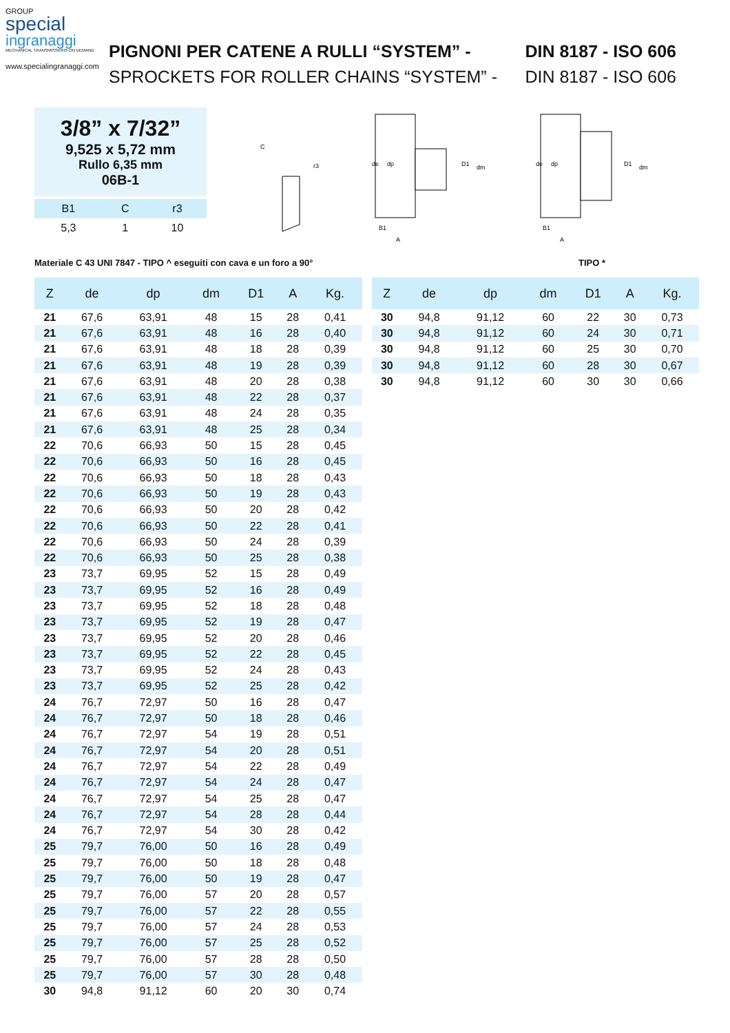GROUP
special
ingranaggi
MECHANICAL TRANSMISSIONS ON DEMAND
www.specialingranaggi.com
PIGNONI PER CATENE A RULLI “SYSTEM” - DIN 8187 - ISO 606
SPROCKETS FOR ROLLER CHAINS “SYSTEM” - DIN 8187 - ISO 606
3/8” x 7/32”
9,525 x 5,72 mm
Rullo 6,35 mm
06B-1
| B1 | C | r3 |
| 5,3 | 1 | 10 |
C
r3
de
dp
D1
dm
B1
A
de
dp
D1
dm
B1
A
Materiale C 43 UNI 7847 - TIPO ^ eseguiti con cava e un foro a 90° TIPO *
| Z | de | dp | dm | D1 | A | Kg. |
| --- | --- | --- | --- | --- | --- | --- |
| 21 | 67,6 | 63,91 | 48 | 15 | 28 | 0,41 |
| 21 | 67,6 | 63,91 | 48 | 16 | 28 | 0,40 |
| 21 | 67,6 | 63,91 | 48 | 18 | 28 | 0,39 |
| 21 | 67,6 | 63,91 | 48 | 19 | 28 | 0,39 |
| 21 | 67,6 | 63,91 | 48 | 20 | 28 | 0,38 |
| 21 | 67,6 | 63,91 | 48 | 22 | 28 | 0,37 |
| 21 | 67,6 | 63,91 | 48 | 24 | 28 | 0,35 |
| 21 | 67,6 | 63,91 | 48 | 25 | 28 | 0,34 |
| 22 | 70,6 | 66,93 | 50 | 15 | 28 | 0,45 |
| 22 | 70,6 | 66,93 | 50 | 16 | 28 | 0,45 |
| 22 | 70,6 | 66,93 | 50 | 18 | 28 | 0,43 |
| 22 | 70,6 | 66,93 | 50 | 19 | 28 | 0,43 |
| 22 | 70,6 | 66,93 | 50 | 20 | 28 | 0,42 |
| 22 | 70,6 | 66,93 | 50 | 22 | 28 | 0,41 |
| 22 | 70,6 | 66,93 | 50 | 24 | 28 | 0,39 |
| 22 | 70,6 | 66,93 | 50 | 25 | 28 | 0,38 |
| 23 | 73,7 | 69,95 | 52 | 15 | 28 | 0,49 |
| 23 | 73,7 | 69,95 | 52 | 16 | 28 | 0,49 |
| 23 | 73,7 | 69,95 | 52 | 18 | 28 | 0,48 |
| 23 | 73,7 | 69,95 | 52 | 19 | 28 | 0,47 |
| 23 | 73,7 | 69,95 | 52 | 20 | 28 | 0,46 |
| 23 | 73,7 | 69,95 | 52 | 22 | 28 | 0,45 |
| 23 | 73,7 | 69,95 | 52 | 24 | 28 | 0,43 |
| 23 | 73,7 | 69,95 | 52 | 25 | 28 | 0,42 |
| 24 | 76,7 | 72,97 | 50 | 16 | 28 | 0,47 |
| 24 | 76,7 | 72,97 | 50 | 18 | 28 | 0,46 |
| 24 | 76,7 | 72,97 | 54 | 19 | 28 | 0,51 |
| 24 | 76,7 | 72,97 | 54 | 20 | 28 | 0,51 |
| 24 | 76,7 | 72,97 | 54 | 22 | 28 | 0,49 |
| 24 | 76,7 | 72,97 | 54 | 24 | 28 | 0,47 |
| 24 | 76,7 | 72,97 | 54 | 25 | 28 | 0,47 |
| 24 | 76,7 | 72,97 | 54 | 28 | 28 | 0,44 |
| 24 | 76,7 | 72,97 | 54 | 30 | 28 | 0,42 |
| 25 | 79,7 | 76,00 | 50 | 16 | 28 | 0,49 |
| 25 | 79,7 | 76,00 | 50 | 18 | 28 | 0,48 |
| 25 | 79,7 | 76,00 | 50 | 19 | 28 | 0,47 |
| 25 | 79,7 | 76,00 | 57 | 20 | 28 | 0,57 |
| 25 | 79,7 | 76,00 | 57 | 22 | 28 | 0,55 |
| 25 | 79,7 | 76,00 | 57 | 24 | 28 | 0,53 |
| 25 | 79,7 | 76,00 | 57 | 25 | 28 | 0,52 |
| 25 | 79,7 | 76,00 | 57 | 28 | 28 | 0,50 |
| 25 | 79,7 | 76,00 | 57 | 30 | 28 | 0,48 |
| 30 | 94,8 | 91,12 | 60 | 20 | 30 | 0,74 |
| Z | de | dp | dm | D1 | A | Kg. |
| --- | --- | --- | --- | --- | --- | --- |
| 30 | 94,8 | 91,12 | 60 | 22 | 30 | 0,73 |
| 30 | 94,8 | 91,12 | 60 | 24 | 30 | 0,71 |
| 30 | 94,8 | 91,12 | 60 | 25 | 30 | 0,70 |
| 30 | 94,8 | 91,12 | 60 | 28 | 30 | 0,67 |
| 30 | 94,8 | 91,12 | 60 | 30 | 30 | 0,66 |